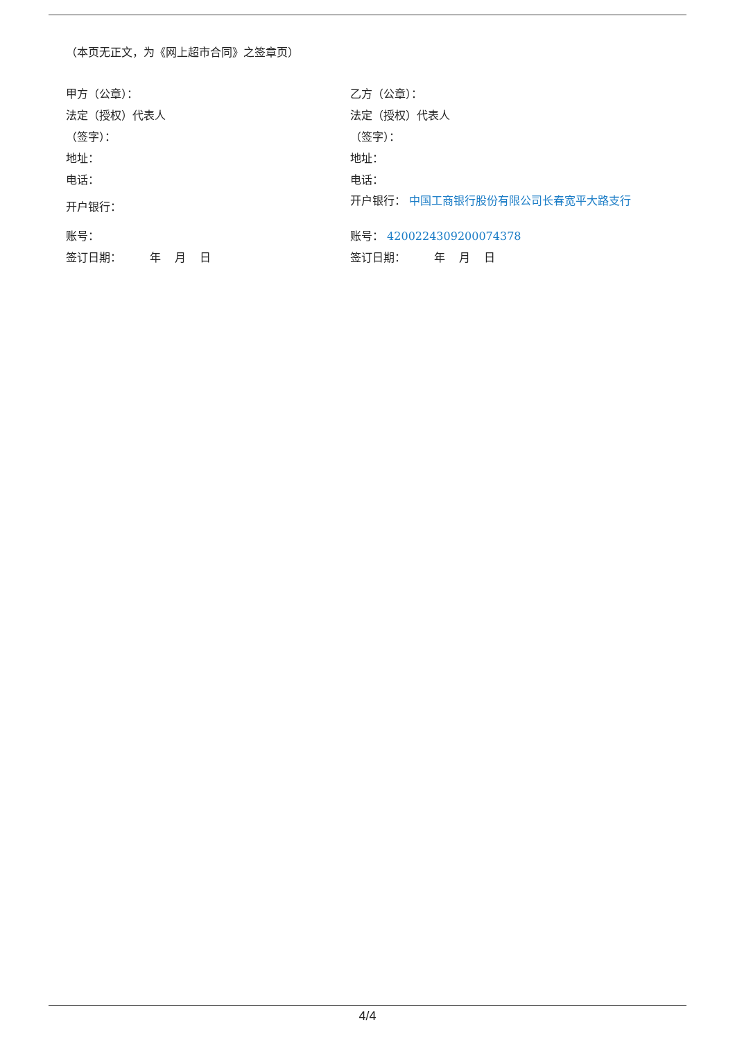（本页无正文，为《网上超市合同》之签章页）
甲方（公章）：
法定（授权）代表人
（签字）：
地址：
电话：
开户银行：
账号：
签订日期： 年 月 日
乙方（公章）：
法定（授权）代表人
（签字）：
地址：
电话：
开户银行： 中国工商银行股份有限公司长春宽平大路支行
账号： 4200224309200074378
签订日期： 年 月 日
4/4